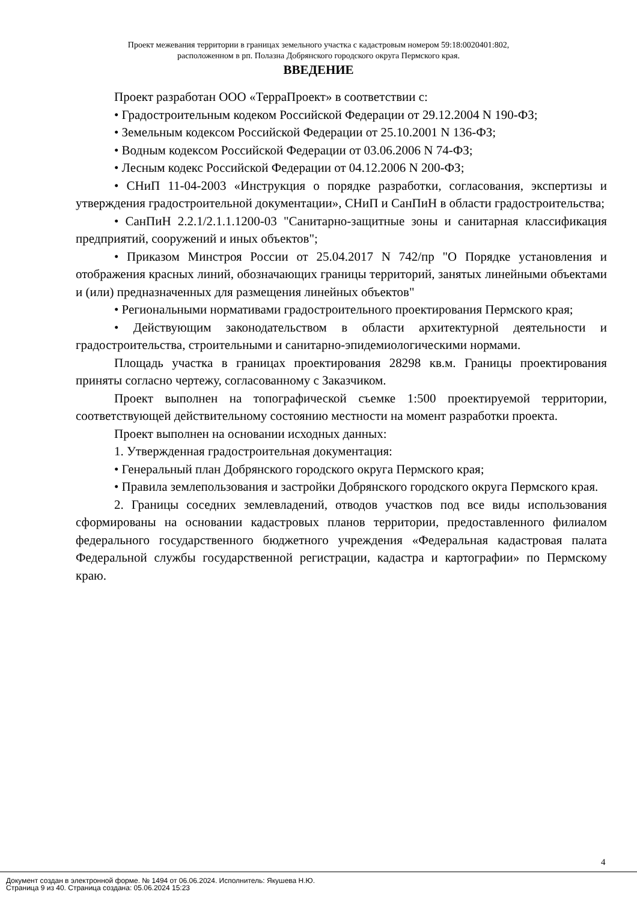Проект межевания территории в границах земельного участка с кадастровым номером 59:18:0020401:802,
расположенном в рп. Полазна Добрянского городского округа Пермского края.
ВВЕДЕНИЕ
Проект разработан ООО «ТерраПроект» в соответствии с:
• Градостроительным кодеком Российской Федерации от 29.12.2004 N 190-ФЗ;
• Земельным кодексом Российской Федерации от 25.10.2001 N 136-ФЗ;
• Водным кодексом Российской Федерации от 03.06.2006 N 74-ФЗ;
• Лесным кодекс Российской Федерации от 04.12.2006 N 200-ФЗ;
• СНиП 11-04-2003 «Инструкция о порядке разработки, согласования, экспертизы и утверждения градостроительной документации», СНиП и СанПиН в области градостроительства;
• СанПиН 2.2.1/2.1.1.1200-03 "Санитарно-защитные зоны и санитарная классификация предприятий, сооружений и иных объектов";
• Приказом Минстроя России от 25.04.2017 N 742/пр "О Порядке установления и отображения красных линий, обозначающих границы территорий, занятых линейными объектами и (или) предназначенных для размещения линейных объектов"
• Региональными нормативами градостроительного проектирования Пермского края;
• Действующим законодательством в области архитектурной деятельности и градостроительства, строительными и санитарно-эпидемиологическими нормами.
Площадь участка в границах проектирования 28298 кв.м. Границы проектирования приняты согласно чертежу, согласованному с Заказчиком.
Проект выполнен на топографической съемке 1:500 проектируемой территории, соответствующей действительному состоянию местности на момент разработки проекта.
Проект выполнен на основании исходных данных:
1. Утвержденная градостроительная документация:
• Генеральный план Добрянского городского округа Пермского края;
• Правила землепользования и застройки Добрянского городского округа Пермского края.
2. Границы соседних землевладений, отводов участков под все виды использования сформированы на основании кадастровых планов территории, предоставленного филиалом федерального государственного бюджетного учреждения «Федеральная кадастровая палата Федеральной службы государственной регистрации, кадастра и картографии» по Пермскому краю.
4
Документ создан в электронной форме. № 1494 от 06.06.2024. Исполнитель: Якушева Н.Ю.
Страница 9 из 40. Страница создана: 05.06.2024 15:23